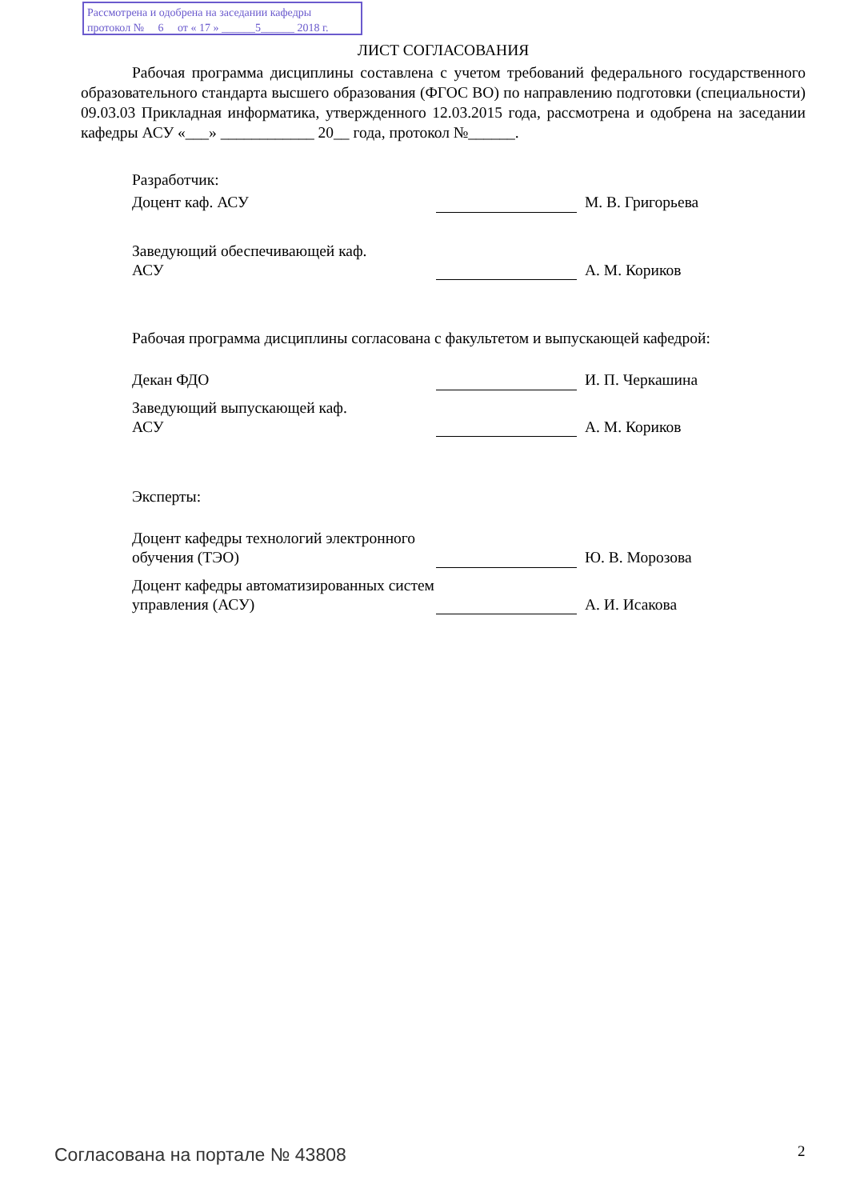Рассмотрена и одобрена на заседании кафедры
протокол № 6 от « 17 » ______5______ 2018 г.
ЛИСТ СОГЛАСОВАНИЯ
Рабочая программа дисциплины составлена с учетом требований федерального государственного образовательного стандарта высшего образования (ФГОС ВО) по направлению подготовки (специальности) 09.03.03 Прикладная информатика, утвержденного 12.03.2015 года, рассмотрена и одобрена на заседании кафедры АСУ «___» ____________ 20__ года, протокол №______.
Разработчик:
| Доцент каф. АСУ | | М. В. Григорьева |
| Заведующий обеспечивающей каф. АСУ | | А. М. Кориков |
Рабочая программа дисциплины согласована с факультетом и выпускающей кафедрой:
| Декан ФДО | | И. П. Черкашина |
| Заведующий выпускающей каф. АСУ | | А. М. Кориков |
Эксперты:
| Доцент кафедры технологий электронного обучения (ТЭО) | | Ю. В. Морозова |
| Доцент кафедры автоматизированных систем управления (АСУ) | | А. И. Исакова |
Согласована на портале № 43808 2